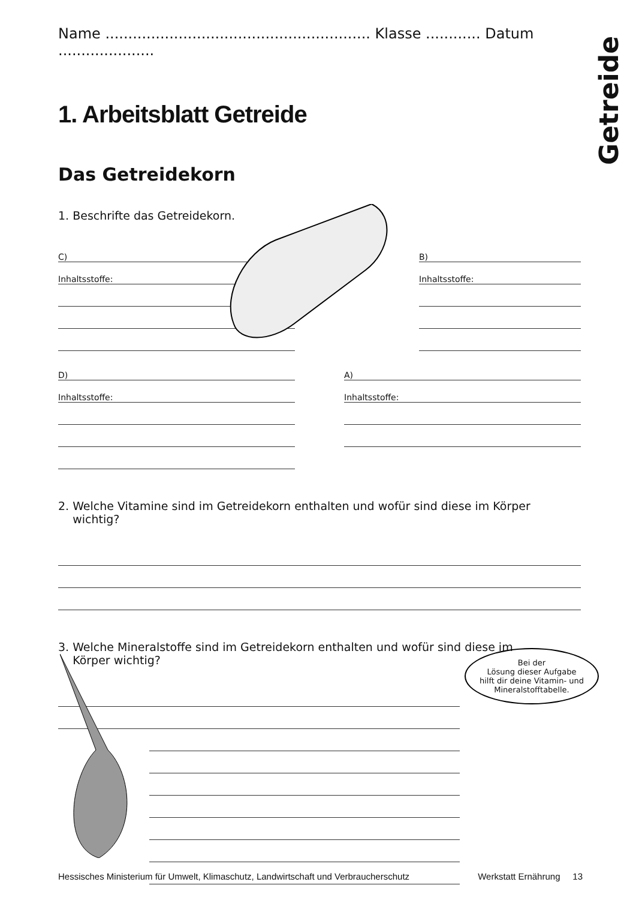Getreide
Name .......................................................... Klasse ............ Datum .....................
1. Arbeitsblatt Getreide
Das Getreidekorn
1. Beschrifte das Getreidekorn.
C)
Inhaltsstoffe:
B)
Inhaltsstoffe:
D)
Inhaltsstoffe:
A)
Inhaltsstoffe:
2. Welche Vitamine sind im Getreidekorn enthalten und wofür sind diese im Körper
wichtig?
3. Welche Mineralstoffe sind im Getreidekorn enthalten und wofür sind diese im
Körper wichtig?
Bei der
Lösung dieser Aufgabe
hilft dir deine Vitamin- und
Mineralstofftabelle.
Hessisches Ministerium für Umwelt, Klimaschutz, Landwirtschaft und Verbraucherschutz Werkstatt Ernährung 13